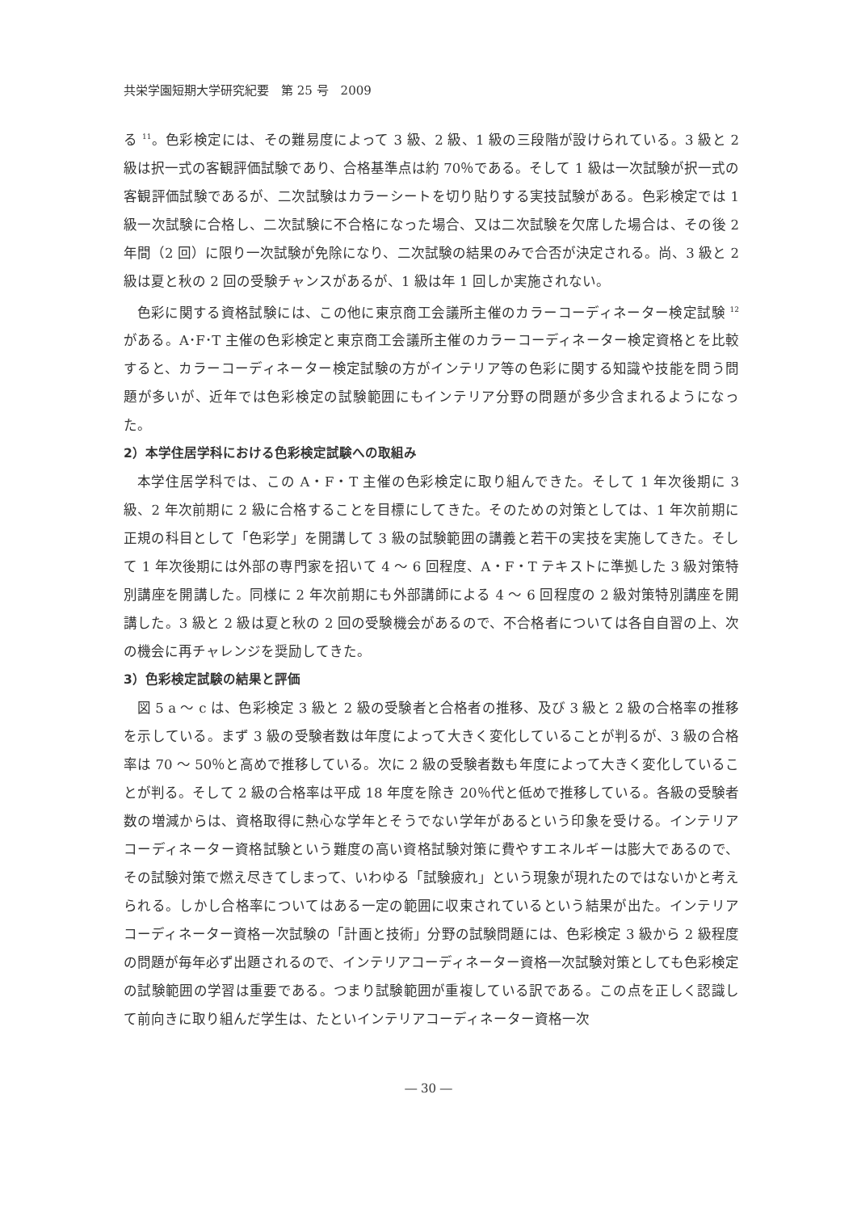共栄学園短期大学研究紀要　第 25 号　2009
る <sup>11</sup>。色彩検定には、その難易度によって 3 級、2 級、1 級の三段階が設けられている。3 級と 2 級は択一式の客観評価試験であり、合格基準点は約 70％である。そして 1 級は一次試験が択一式の客観評価試験であるが、二次試験はカラーシートを切り貼りする実技試験がある。色彩検定では 1 級一次試験に合格し、二次試験に不合格になった場合、又は二次試験を欠席した場合は、その後 2 年間（2 回）に限り一次試験が免除になり、二次試験の結果のみで合否が決定される。尚、3 級と 2 級は夏と秋の 2 回の受験チャンスがあるが、1 級は年 1 回しか実施されない。
色彩に関する資格試験には、この他に東京商工会議所主催のカラーコーディネーター検定試験 <sup>12</sup> がある。A･F･T 主催の色彩検定と東京商工会議所主催のカラーコーディネーター検定資格とを比較すると、カラーコーディネーター検定試験の方がインテリア等の色彩に関する知識や技能を問う問題が多いが、近年では色彩検定の試験範囲にもインテリア分野の問題が多少含まれるようになった。
2）本学住居学科における色彩検定試験への取組み
本学住居学科では、この A・F・T 主催の色彩検定に取り組んできた。そして 1 年次後期に 3 級、2 年次前期に 2 級に合格することを目標にしてきた。そのための対策としては、1 年次前期に正規の科目として「色彩学」を開講して 3 級の試験範囲の講義と若干の実技を実施してきた。そして 1 年次後期には外部の専門家を招いて 4 〜 6 回程度、A・F・T テキストに準拠した 3 級対策特別講座を開講した。同様に 2 年次前期にも外部講師による 4 〜 6 回程度の 2 級対策特別講座を開講した。3 級と 2 級は夏と秋の 2 回の受験機会があるので、不合格者については各自自習の上、次の機会に再チャレンジを奨励してきた。
3）色彩検定試験の結果と評価
図 5 a 〜 c は、色彩検定 3 級と 2 級の受験者と合格者の推移、及び 3 級と 2 級の合格率の推移を示している。まず 3 級の受験者数は年度によって大きく変化していることが判るが、3 級の合格率は 70 〜 50％と高めで推移している。次に 2 級の受験者数も年度によって大きく変化していることが判る。そして 2 級の合格率は平成 18 年度を除き 20％代と低めで推移している。各級の受験者数の増減からは、資格取得に熱心な学年とそうでない学年があるという印象を受ける。インテリアコーディネーター資格試験という難度の高い資格試験対策に費やすエネルギーは膨大であるので、その試験対策で燃え尽きてしまって、いわゆる「試験疲れ」という現象が現れたのではないかと考えられる。しかし合格率についてはある一定の範囲に収束されているという結果が出た。インテリアコーディネーター資格一次試験の「計画と技術」分野の試験問題には、色彩検定 3 級から 2 級程度の問題が毎年必ず出題されるので、インテリアコーディネーター資格一次試験対策としても色彩検定の試験範囲の学習は重要である。つまり試験範囲が重複している訳である。この点を正しく認識して前向きに取り組んだ学生は、たといインテリアコーディネーター資格一次
― 30 ―